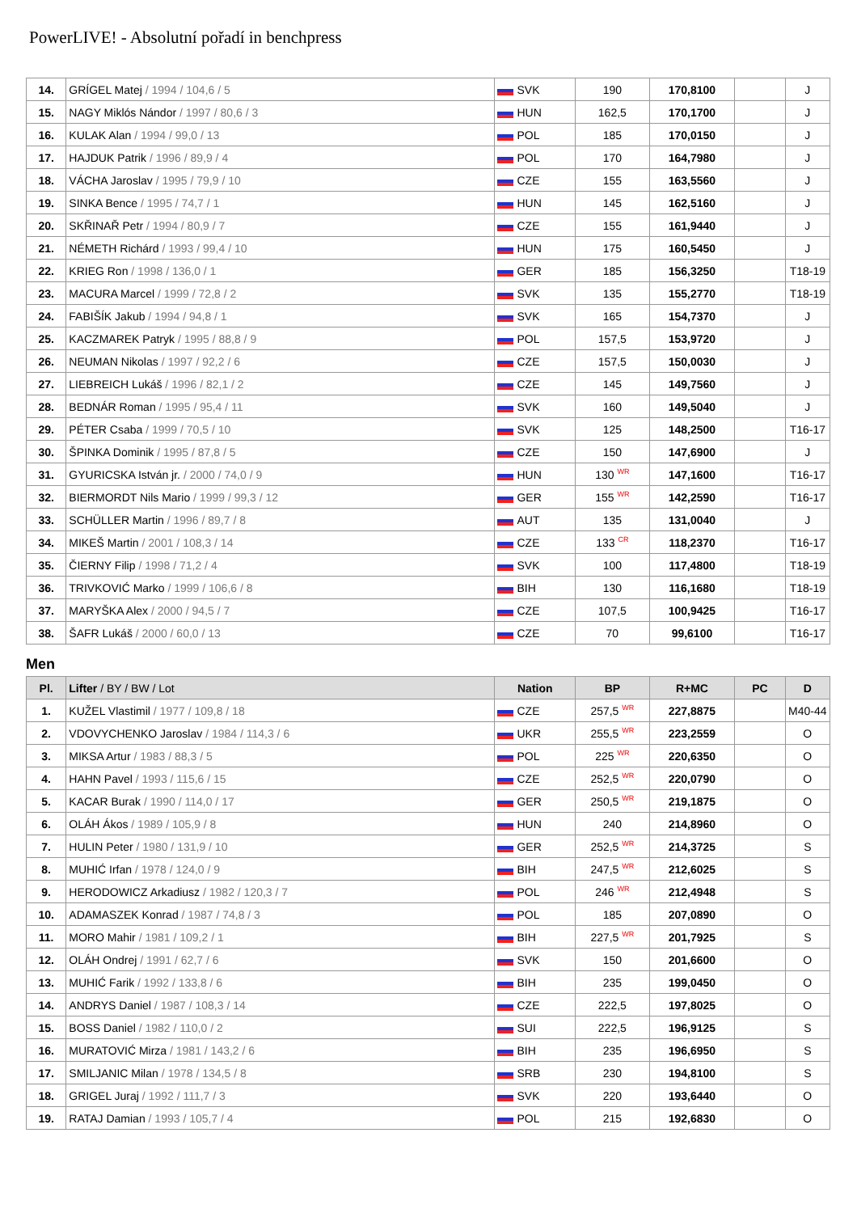PowerLIVE! - Absolutní pořadí in benchpress
| 14. | GRÍGEL Matej / 1994 / 104,6 / 5 | SVK | 190 | 170,8100 | | J |
| 15. | NAGY Miklós Nándor / 1997 / 80,6 / 3 | HUN | 162,5 | 170,1700 | | J |
| 16. | KULAK Alan / 1994 / 99,0 / 13 | POL | 185 | 170,0150 | | J |
| 17. | HAJDUK Patrik / 1996 / 89,9 / 4 | POL | 170 | 164,7980 | | J |
| 18. | VÁCHA Jaroslav / 1995 / 79,9 / 10 | CZE | 155 | 163,5560 | | J |
| 19. | SINKA Bence / 1995 / 74,7 / 1 | HUN | 145 | 162,5160 | | J |
| 20. | SKŘINAŘ Petr / 1994 / 80,9 / 7 | CZE | 155 | 161,9440 | | J |
| 21. | NÉMETH Richárd / 1993 / 99,4 / 10 | HUN | 175 | 160,5450 | | J |
| 22. | KRIEG Ron / 1998 / 136,0 / 1 | GER | 185 | 156,3250 | | T18-19 |
| 23. | MACURA Marcel / 1999 / 72,8 / 2 | SVK | 135 | 155,2770 | | T18-19 |
| 24. | FABIŠÍK Jakub / 1994 / 94,8 / 1 | SVK | 165 | 154,7370 | | J |
| 25. | KACZMAREK Patryk / 1995 / 88,8 / 9 | POL | 157,5 | 153,9720 | | J |
| 26. | NEUMAN Nikolas / 1997 / 92,2 / 6 | CZE | 157,5 | 150,0030 | | J |
| 27. | LIEBREICH Lukáš / 1996 / 82,1 / 2 | CZE | 145 | 149,7560 | | J |
| 28. | BEDNÁR Roman / 1995 / 95,4 / 11 | SVK | 160 | 149,5040 | | J |
| 29. | PÉTER Csaba / 1999 / 70,5 / 10 | SVK | 125 | 148,2500 | | T16-17 |
| 30. | ŠPINKA Dominik / 1995 / 87,8 / 5 | CZE | 150 | 147,6900 | | J |
| 31. | GYURICSKA István jr. / 2000 / 74,0 / 9 | HUN | 130 <sup>WR</sup> | 147,1600 | | T16-17 |
| 32. | BIERMORDT Nils Mario / 1999 / 99,3 / 12 | GER | 155 <sup>WR</sup> | 142,2590 | | T16-17 |
| 33. | SCHÜLLER Martin / 1996 / 89,7 / 8 | AUT | 135 | 131,0040 | | J |
| 34. | MIKEŠ Martin / 2001 / 108,3 / 14 | CZE | 133 <sup>CR</sup> | 118,2370 | | T16-17 |
| 35. | ČIERNY Filip / 1998 / 71,2 / 4 | SVK | 100 | 117,4800 | | T18-19 |
| 36. | TRIVKOVIĆ Marko / 1999 / 106,6 / 8 | BIH | 130 | 116,1680 | | T18-19 |
| 37. | MARYŠKA Alex / 2000 / 94,5 / 7 | CZE | 107,5 | 100,9425 | | T16-17 |
| 38. | ŠAFR Lukáš / 2000 / 60,0 / 13 | CZE | 70 | 99,6100 | | T16-17 |
Men
| Pl. | Lifter / BY / BW / Lot | Nation | BP | R+MC | PC | D |
| --- | --- | --- | --- | --- | --- | --- |
| 1. | KUŽEL Vlastimil / 1977 / 109,8 / 18 | CZE | 257,5 <sup>WR</sup> | 227,8875 | | M40-44 |
| 2. | VDOVYCHENKO Jaroslav / 1984 / 114,3 / 6 | UKR | 255,5 <sup>WR</sup> | 223,2559 | | O |
| 3. | MIKSA Artur / 1983 / 88,3 / 5 | POL | 225 <sup>WR</sup> | 220,6350 | | O |
| 4. | HAHN Pavel / 1993 / 115,6 / 15 | CZE | 252,5 <sup>WR</sup> | 220,0790 | | O |
| 5. | KACAR Burak / 1990 / 114,0 / 17 | GER | 250,5 <sup>WR</sup> | 219,1875 | | O |
| 6. | OLÁH Ákos / 1989 / 105,9 / 8 | HUN | 240 | 214,8960 | | O |
| 7. | HULIN Peter / 1980 / 131,9 / 10 | GER | 252,5 <sup>WR</sup> | 214,3725 | | S |
| 8. | MUHIĆ Irfan / 1978 / 124,0 / 9 | BIH | 247,5 <sup>WR</sup> | 212,6025 | | S |
| 9. | HERODOWICZ Arkadiusz / 1982 / 120,3 / 7 | POL | 246 <sup>WR</sup> | 212,4948 | | S |
| 10. | ADAMASZEK Konrad / 1987 / 74,8 / 3 | POL | 185 | 207,0890 | | O |
| 11. | MORO Mahir / 1981 / 109,2 / 1 | BIH | 227,5 <sup>WR</sup> | 201,7925 | | S |
| 12. | OLÁH Ondrej / 1991 / 62,7 / 6 | SVK | 150 | 201,6600 | | O |
| 13. | MUHIĆ Farik / 1992 / 133,8 / 6 | BIH | 235 | 199,0450 | | O |
| 14. | ANDRYS Daniel / 1987 / 108,3 / 14 | CZE | 222,5 | 197,8025 | | O |
| 15. | BOSS Daniel / 1982 / 110,0 / 2 | SUI | 222,5 | 196,9125 | | S |
| 16. | MURATOVIĆ Mirza / 1981 / 143,2 / 6 | BIH | 235 | 196,6950 | | S |
| 17. | SMILJANIC Milan / 1978 / 134,5 / 8 | SRB | 230 | 194,8100 | | S |
| 18. | GRIGEL Juraj / 1992 / 111,7 / 3 | SVK | 220 | 193,6440 | | O |
| 19. | RATAJ Damian / 1993 / 105,7 / 4 | POL | 215 | 192,6830 | | O |